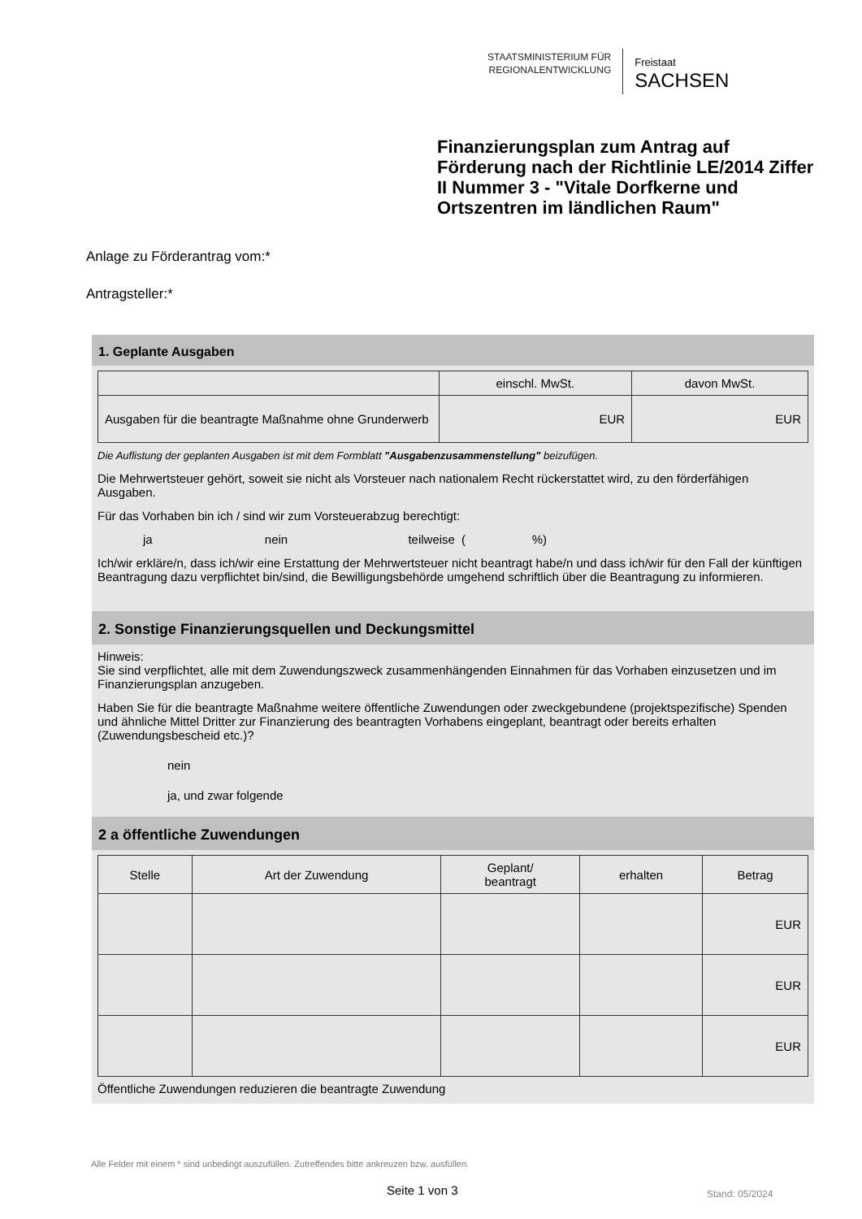STAATSMINISTERIUM FÜR
REGIONALENTWICKLUNG
Freistaat
SACHSEN
Finanzierungsplan zum Antrag auf Förderung nach der Richtlinie LE/2014 Ziffer II Nummer 3 - "Vitale Dorfkerne und Ortszentren im ländlichen Raum"
Anlage zu Förderantrag vom:*
Antragsteller:*
1. Geplante Ausgaben
| | einschl. MwSt. | davon MwSt. |
| --- | --- | --- |
| Ausgaben für die beantragte Maßnahme ohne Grunderwerb | EUR | EUR |
Die Auflistung der geplanten Ausgaben ist mit dem Formblatt "Ausgabenzusammenstellung" beizufügen.
Die Mehrwertsteuer gehört, soweit sie nicht als Vorsteuer nach nationalem Recht rückerstattet wird, zu den förderfähigen Ausgaben.
Für das Vorhaben bin ich / sind wir zum Vorsteuerabzug berechtigt:
ja nein teilweise ( %)
Ich/wir erkläre/n, dass ich/wir eine Erstattung der Mehrwertsteuer nicht beantragt habe/n und dass ich/wir für den Fall der künftigen Beantragung dazu verpflichtet bin/sind, die Bewilligungsbehörde umgehend schriftlich über die Beantragung zu informieren.
2. Sonstige Finanzierungsquellen und Deckungsmittel
Hinweis:
Sie sind verpflichtet, alle mit dem Zuwendungszweck zusammenhängenden Einnahmen für das Vorhaben einzusetzen und im Finanzierungsplan anzugeben.
Haben Sie für die beantragte Maßnahme weitere öffentliche Zuwendungen oder zweckgebundene (projektspezifische) Spenden und ähnliche Mittel Dritter zur Finanzierung des beantragten Vorhabens eingeplant, beantragt oder bereits erhalten (Zuwendungsbescheid etc.)?
nein
ja, und zwar folgende
2 a öffentliche Zuwendungen
| Stelle | Art der Zuwendung | Geplant/ beantragt | erhalten | Betrag |
| --- | --- | --- | --- | --- |
| | | | | EUR |
| | | | | EUR |
| | | | | EUR |
Öffentliche Zuwendungen reduzieren die beantragte Zuwendung
Alle Felder mit einem * sind unbedingt auszufüllen. Zutreffendes bitte ankreuzen bzw. ausfüllen.
Seite 1 von 3 Stand: 05/2024